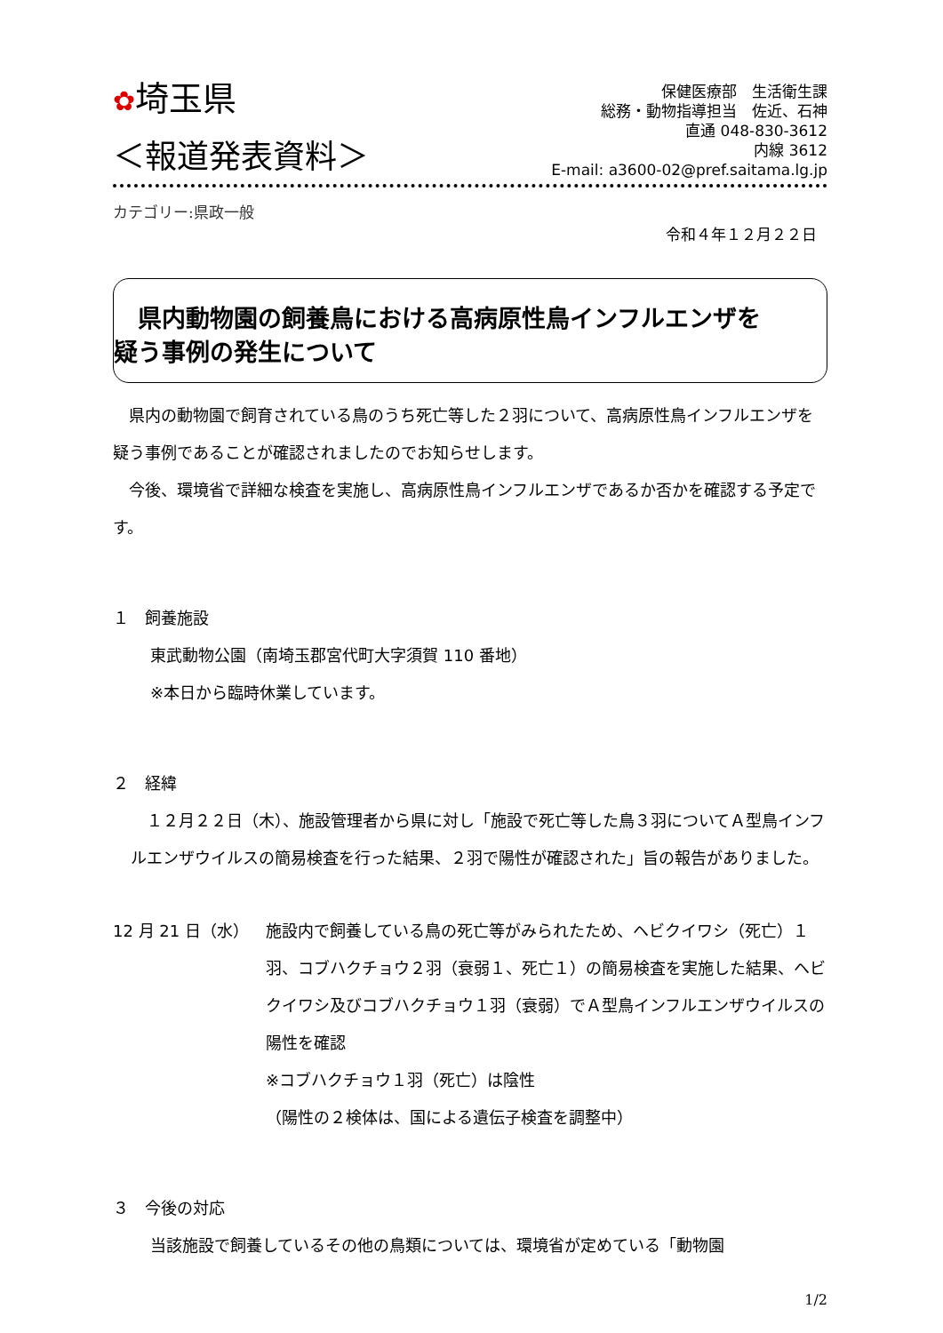✿埼玉県
保健医療部　生活衛生課
総務・動物指導担当　佐近、石神
直通 048-830-3612
内線 3612
E-mail: a3600-02@pref.saitama.lg.jp
＜報道発表資料＞
カテゴリー:県政一般
令和４年１２月２２日
　県内動物園の飼養鳥における高病原性鳥インフルエンザを
疑う事例の発生について
　県内の動物園で飼育されている鳥のうち死亡等した２羽について、高病原性鳥インフルエンザを疑う事例であることが確認されましたのでお知らせします。
　今後、環境省で詳細な検査を実施し、高病原性鳥インフルエンザであるか否かを確認する予定です。
１　飼養施設
東武動物公園（南埼玉郡宮代町大字須賀 110 番地）
※本日から臨時休業しています。
２　経緯
　１２月２２日（木）、施設管理者から県に対し「施設で死亡等した鳥３羽についてＡ型鳥インフルエンザウイルスの簡易検査を行った結果、２羽で陽性が確認された」旨の報告がありました。
12 月 21 日（水） 施設内で飼養している鳥の死亡等がみられたため、ヘビクイワシ（死亡）１羽、コブハクチョウ２羽（衰弱１、死亡１）の簡易検査を実施した結果、ヘビクイワシ及びコブハクチョウ１羽（衰弱）でＡ型鳥インフルエンザウイルスの陽性を確認
※コブハクチョウ１羽（死亡）は陰性
（陽性の２検体は、国による遺伝子検査を調整中）
３　今後の対応
当該施設で飼養しているその他の鳥類については、環境省が定めている「動物園
1/2